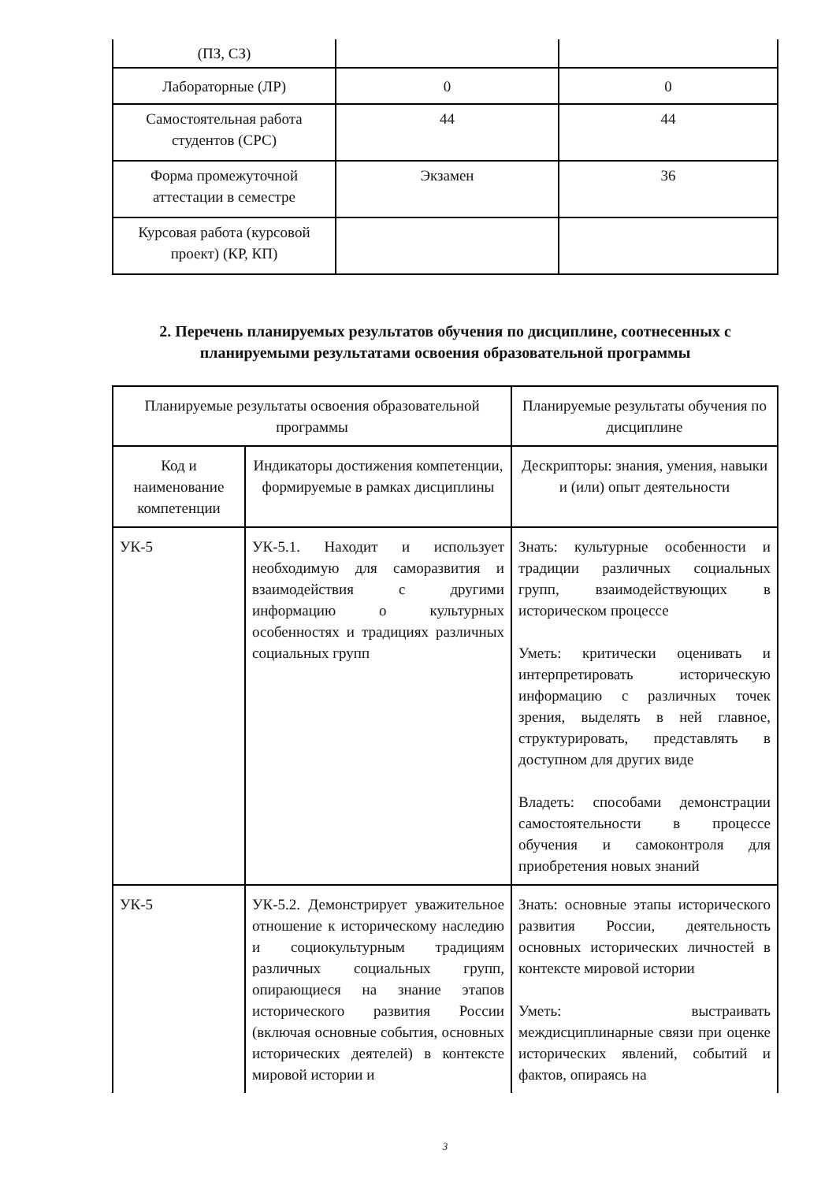| (ПЗ, СЗ) | | |
| Лабораторные (ЛР) | 0 | 0 |
| Самостоятельная работа студентов (СРС) | 44 | 44 |
| Форма промежуточной аттестации в семестре | Экзамен | 36 |
| Курсовая работа (курсовой проект) (КР, КП) | | |
2. Перечень планируемых результатов обучения по дисциплине, соотнесенных с планируемыми результатами освоения образовательной программы
| Планируемые результаты освоения образовательной программы | | Планируемые результаты обучения по дисциплине |
| --- | --- | --- |
| Код и наименование компетенции | Индикаторы достижения компетенции, формируемые в рамках дисциплины | Дескрипторы: знания, умения, навыки и (или) опыт деятельности |
| УК-5 | УК-5.1. Находит и использует необходимую для саморазвития и взаимодействия с другими информацию о культурных особенностях и традициях различных социальных групп | Знать: культурные особенности и традиции различных социальных групп, взаимодействующих в историческом процессе Уметь: критически оценивать и интерпретировать историческую информацию с различных точек зрения, выделять в ней главное, структурировать, представлять в доступном для других виде Владеть: способами демонстрации самостоятельности в процессе обучения и самоконтроля для приобретения новых знаний |
| УК-5 | УК-5.2. Демонстрирует уважительное отношение к историческому наследию и социокультурным традициям различных социальных групп, опирающиеся на знание этапов исторического развития России (включая основные события, основных исторических деятелей) в контексте мировой истории и | Знать: основные этапы исторического развития России, деятельность основных исторических личностей в контексте мировой истории Уметь: выстраивать междисциплинарные связи при оценке исторических явлений, событий и фактов, опираясь на |
3